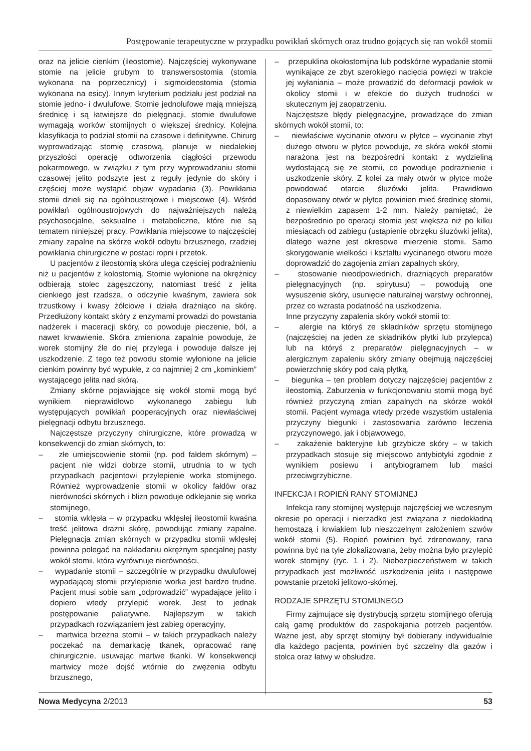Postępowanie terapeutyczne w przypadku powikłań skórnych oraz trudno gojących się ran wokół stomii
oraz na jelicie cienkim (ileostomie). Najczęściej wykonywane stomie na jelicie grubym to transwersostomia (stomia wykonana na poprzecznicy) i sigmoideostomia (stomia wykonana na esicy). Innym kryterium podziału jest podział na stomie jedno- i dwulufowe. Stomie jednolufowe mają mniejszą średnicę i są łatwiejsze do pielęgnacji, stomie dwulufowe wymagają worków stomijnych o większej średnicy. Kolejna klasyfikacja to podział stomii na czasowe i definitywne. Chirurg wyprowadzając stomię czasową, planuje w niedalekiej przyszłości operację odtworzenia ciągłości przewodu pokarmowego, w związku z tym przy wyprowadzaniu stomii czasowej jelito podszyte jest z reguły jedynie do skóry i częściej może wystąpić objaw wypadania (3). Powikłania stomii dzieli się na ogólnoustrojowe i miejscowe (4). Wśród powikłań ogólnoustrojowych do najważniejszych należą psychosocjalne, seksualne i metaboliczne, które nie są tematem niniejszej pracy. Powikłania miejscowe to najczęściej zmiany zapalne na skórze wokół odbytu brzusznego, rzadziej powikłania chirurgiczne w postaci ropni i przetok.
U pacjentów z ileostomią skóra ulega częściej podrażnieniu niż u pacjentów z kolostomią. Stomie wyłonione na okrężnicy odbierają stolec zagęszczony, natomiast treść z jelita cienkiego jest rzadsza, o odczynie kwaśnym, zawiera sok trzustkowy i kwasy żółciowe i działa drażniąco na skórę. Przedłużony kontakt skóry z enzymami prowadzi do powstania nadżerek i maceracji skóry, co powoduje pieczenie, ból, a nawet krwawienie. Skóra zmieniona zapalnie powoduje, że worek stomijny źle do niej przylega i powoduje dalsze jej uszkodzenie. Z tego też powodu stomie wyłonione na jelicie cienkim powinny być wypukłe, z co najmniej 2 cm „kominkiem” wystającego jelita nad skórą.
Zmiany skórne pojawiające się wokół stomii mogą być wynikiem nieprawidłowo wykonanego zabiegu lub występujących powikłań pooperacyjnych oraz niewłaściwej pielęgnacji odbytu brzusznego.
Najczęstsze przyczyny chirurgiczne, które prowadzą w konsekwencji do zmian skórnych, to:
– złe umiejscowienie stomii (np. pod fałdem skórnym) – pacjent nie widzi dobrze stomii, utrudnia to w tych przypadkach pacjentowi przylepienie worka stomijnego. Również wyprowadzenie stomii w okolicy fałdów oraz nierówności skórnych i blizn powoduje odklejanie się worka stomijnego,
– stomia wklęsła – w przypadku wklęsłej ileostomii kwaśna treść jelitowa drażni skórę, powodując zmiany zapalne. Pielęgnacja zmian skórnych w przypadku stomii wklęsłej powinna polegać na nakładaniu okrężnym specjalnej pasty wokół stomii, która wyrównuje nierówności,
– wypadanie stomii – szczególnie w przypadku dwulufowej wypadającej stomii przylepienie worka jest bardzo trudne. Pacjent musi sobie sam „odprowadzić” wypadające jelito i dopiero wtedy przylepić worek. Jest to jednak postępowanie paliatywne. Najlepszym w takich przypadkach rozwiązaniem jest zabieg operacyjny,
– martwica brzeżna stomii – w takich przypadkach należy poczekać na demarkację tkanek, opracować ranę chirurgicznie, usuwając martwe tkanki. W konsekwencji martwicy może dojść wtórnie do zwężenia odbytu brzusznego,
– przepuklina okołostomijna lub podskórne wypadanie stomii wynikające ze zbyt szerokiego nacięcia powięzi w trakcie jej wyłaniania – może prowadzić do deformacji powłok w okolicy stomii i w efekcie do dużych trudności w skutecznym jej zaopatrzeniu.
Najczęstsze błędy pielęgnacyjne, prowadzące do zmian skórnych wokół stomii, to:
– niewłaściwe wycinanie otworu w płytce – wycinanie zbyt dużego otworu w płytce powoduje, ze skóra wokół stomii narażona jest na bezpośredni kontakt z wydzieliną wydostającą się ze stomii, co powoduje podrażnienie i uszkodzenie skóry. Z kolei za mały otwór w płytce może powodować otarcie śluzówki jelita. Prawidłowo dopasowany otwór w płytce powinien mieć średnicę stomii, z niewielkim zapasem 1-2 mm. Należy pamiętać, że bezpośrednio po operacji stomia jest większa niż po kilku miesiącach od zabiegu (ustąpienie obrzęku śluzówki jelita), dlatego ważne jest okresowe mierzenie stomii. Samo skorygowanie wielkości i kształtu wycinanego otworu może doprowadzić do zagojenia zmian zapalnych skóry,
– stosowanie nieodpowiednich, drażniących preparatów pielęgnacyjnych (np. spirytusu) – powodują one wysuszenie skóry, usunięcie naturalnej warstwy ochronnej, przez co wzrasta podatność na uszkodzenia.
Inne przyczyny zapalenia skóry wokół stomii to:
– alergie na któryś ze składników sprzętu stomijnego (najczęściej na jeden ze składników płytki lub przylepca) lub na któryś z preparatów pielęgnacyjnych – w alergicznym zapaleniu skóry zmiany obejmują najczęściej powierzchnię skóry pod całą płytką,
– biegunka – ten problem dotyczy najczęściej pacjentów z ileostomią. Zaburzenia w funkcjonowaniu stomii mogą być również przyczyną zmian zapalnych na skórze wokół stomii. Pacjent wymaga wtedy przede wszystkim ustalenia przyczyny biegunki i zastosowania zarówno leczenia przyczynowego, jak i objawowego,
– zakażenie bakteryjne lub grzybicze skóry – w takich przypadkach stosuje się miejscowo antybiotyki zgodnie z wynikiem posiewu i antybiogramem lub maści przeciwgrzybiczne.
INFEKCJA I ROPIEŃ RANY STOMIJNEJ
Infekcja rany stomijnej występuje najczęściej we wczesnym okresie po operacji i nierzadko jest związana z niedokładną hemostazą i krwiakiem lub nieszczelnym założeniem szwów wokół stomii (5). Ropień powinien być zdrenowany, rana powinna być na tyle zlokalizowana, żeby można było przylepić worek stomijny (ryc. 1 i 2). Niebezpieczeństwem w takich przypadkach jest możliwość uszkodzenia jelita i następowe powstanie przetoki jelitowo-skórnej.
RODZAJE SPRZĘTU STOMIJNEGO
Firmy zajmujące się dystrybucją sprzętu stomijnego oferują całą gamę produktów do zaspokajania potrzeb pacjentów. Ważne jest, aby sprzęt stomijny był dobierany indywidualnie dla każdego pacjenta, powinien być szczelny dla gazów i stolca oraz łatwy w obsłudze.
Nowa Medycyna 2/2013 53